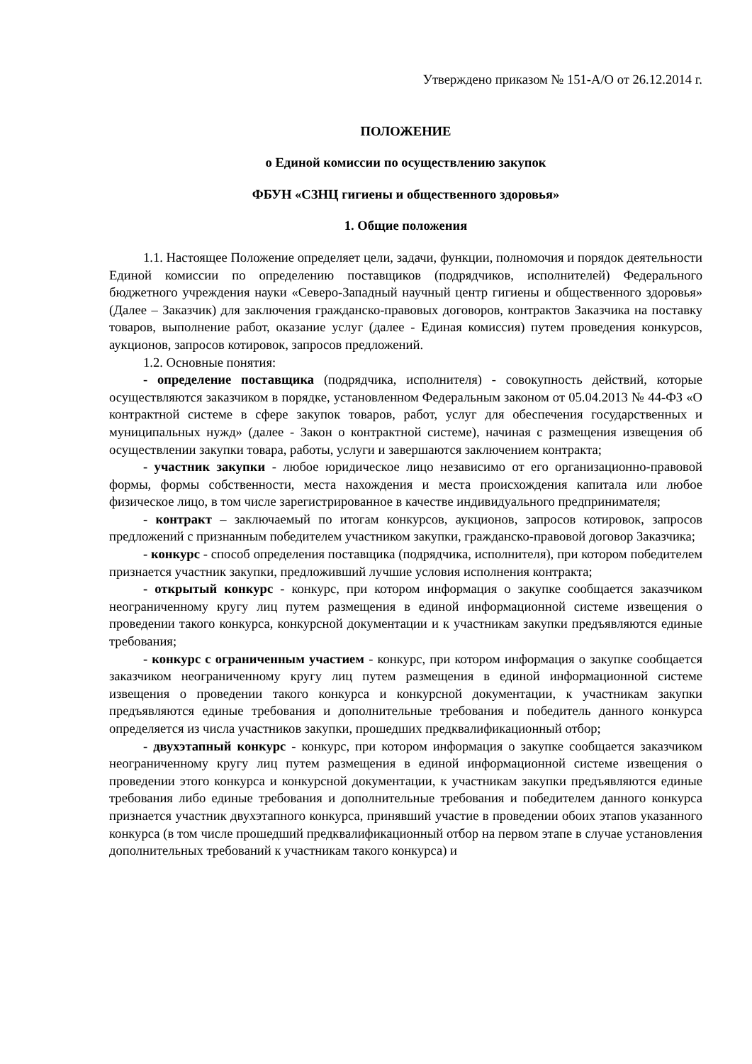Утверждено приказом № 151-А/О от 26.12.2014 г.
ПОЛОЖЕНИЕ
о Единой комиссии по осуществлению закупок
ФБУН «СЗНЦ гигиены и общественного здоровья»
1. Общие положения
1.1. Настоящее Положение определяет цели, задачи, функции, полномочия и порядок деятельности Единой комиссии по определению поставщиков (подрядчиков, исполнителей) Федерального бюджетного учреждения науки «Северо-Западный научный центр гигиены и общественного здоровья» (Далее – Заказчик) для заключения гражданско-правовых договоров, контрактов Заказчика на поставку товаров, выполнение работ, оказание услуг (далее - Единая комиссия) путем проведения конкурсов, аукционов, запросов котировок, запросов предложений.
1.2. Основные понятия:
- определение поставщика (подрядчика, исполнителя) - совокупность действий, которые осуществляются заказчиком в порядке, установленном Федеральным законом от 05.04.2013 № 44-ФЗ «О контрактной системе в сфере закупок товаров, работ, услуг для обеспечения государственных и муниципальных нужд» (далее - Закон о контрактной системе), начиная с размещения извещения об осуществлении закупки товара, работы, услуги и завершаются заключением контракта;
- участник закупки - любое юридическое лицо независимо от его организационно-правовой формы, формы собственности, места нахождения и места происхождения капитала или любое физическое лицо, в том числе зарегистрированное в качестве индивидуального предпринимателя;
- контракт – заключаемый по итогам конкурсов, аукционов, запросов котировок, запросов предложений с признанным победителем участником закупки, гражданско-правовой договор Заказчика;
- конкурс - способ определения поставщика (подрядчика, исполнителя), при котором победителем признается участник закупки, предложивший лучшие условия исполнения контракта;
- открытый конкурс - конкурс, при котором информация о закупке сообщается заказчиком неограниченному кругу лиц путем размещения в единой информационной системе извещения о проведении такого конкурса, конкурсной документации и к участникам закупки предъявляются единые требования;
- конкурс с ограниченным участием - конкурс, при котором информация о закупке сообщается заказчиком неограниченному кругу лиц путем размещения в единой информационной системе извещения о проведении такого конкурса и конкурсной документации, к участникам закупки предъявляются единые требования и дополнительные требования и победитель данного конкурса определяется из числа участников закупки, прошедших предквалификационный отбор;
- двухэтапный конкурс - конкурс, при котором информация о закупке сообщается заказчиком неограниченному кругу лиц путем размещения в единой информационной системе извещения о проведении этого конкурса и конкурсной документации, к участникам закупки предъявляются единые требования либо единые требования и дополнительные требования и победителем данного конкурса признается участник двухэтапного конкурса, принявший участие в проведении обоих этапов указанного конкурса (в том числе прошедший предквалификационный отбор на первом этапе в случае установления дополнительных требований к участникам такого конкурса) и